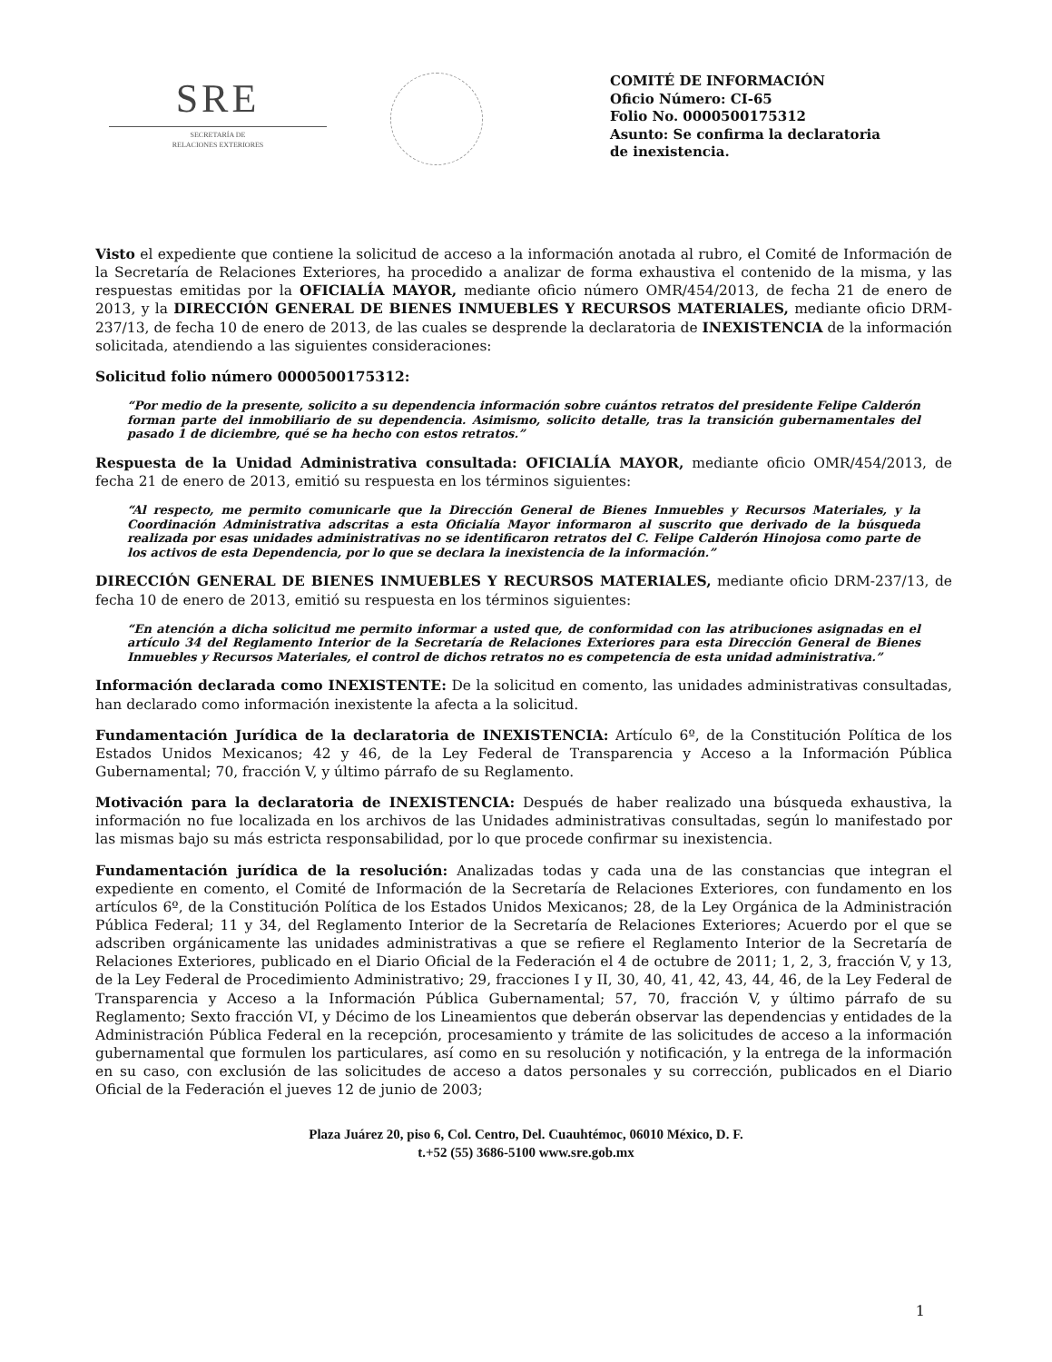SRE
SECRETARÍA DE
RELACIONES EXTERIORES
COMITÉ DE INFORMACIÓN
Oficio Número: CI-65
Folio No. 0000500175312
Asunto: Se confirma la declaratoria
de inexistencia.
Visto el expediente que contiene la solicitud de acceso a la información anotada al rubro, el Comité de Información de la Secretaría de Relaciones Exteriores, ha procedido a analizar de forma exhaustiva el contenido de la misma, y las respuestas emitidas por la OFICIALÍA MAYOR, mediante oficio número OMR/454/2013, de fecha 21 de enero de 2013, y la DIRECCIÓN GENERAL DE BIENES INMUEBLES Y RECURSOS MATERIALES, mediante oficio DRM-237/13, de fecha 10 de enero de 2013, de las cuales se desprende la declaratoria de INEXISTENCIA de la información solicitada, atendiendo a las siguientes consideraciones:
Solicitud folio número 0000500175312:
“Por medio de la presente, solicito a su dependencia información sobre cuántos retratos del presidente Felipe Calderón forman parte del inmobiliario de su dependencia. Asimismo, solicito detalle, tras la transición gubernamentales del pasado 1 de diciembre, qué se ha hecho con estos retratos.”
Respuesta de la Unidad Administrativa consultada: OFICIALÍA MAYOR, mediante oficio OMR/454/2013, de fecha 21 de enero de 2013, emitió su respuesta en los términos siguientes:
“Al respecto, me permito comunicarle que la Dirección General de Bienes Inmuebles y Recursos Materiales, y la Coordinación Administrativa adscritas a esta Oficialía Mayor informaron al suscrito que derivado de la búsqueda realizada por esas unidades administrativas no se identificaron retratos del C. Felipe Calderón Hinojosa como parte de los activos de esta Dependencia, por lo que se declara la inexistencia de la información.”
DIRECCIÓN GENERAL DE BIENES INMUEBLES Y RECURSOS MATERIALES, mediante oficio DRM-237/13, de fecha 10 de enero de 2013, emitió su respuesta en los términos siguientes:
“En atención a dicha solicitud me permito informar a usted que, de conformidad con las atribuciones asignadas en el artículo 34 del Reglamento Interior de la Secretaría de Relaciones Exteriores para esta Dirección General de Bienes Inmuebles y Recursos Materiales, el control de dichos retratos no es competencia de esta unidad administrativa.”
Información declarada como INEXISTENTE: De la solicitud en comento, las unidades administrativas consultadas, han declarado como información inexistente la afecta a la solicitud.
Fundamentación Jurídica de la declaratoria de INEXISTENCIA: Artículo 6º, de la Constitución Política de los Estados Unidos Mexicanos; 42 y 46, de la Ley Federal de Transparencia y Acceso a la Información Pública Gubernamental; 70, fracción V, y último párrafo de su Reglamento.
Motivación para la declaratoria de INEXISTENCIA: Después de haber realizado una búsqueda exhaustiva, la información no fue localizada en los archivos de las Unidades administrativas consultadas, según lo manifestado por las mismas bajo su más estricta responsabilidad, por lo que procede confirmar su inexistencia.
Fundamentación jurídica de la resolución: Analizadas todas y cada una de las constancias que integran el expediente en comento, el Comité de Información de la Secretaría de Relaciones Exteriores, con fundamento en los artículos 6º, de la Constitución Política de los Estados Unidos Mexicanos; 28, de la Ley Orgánica de la Administración Pública Federal; 11 y 34, del Reglamento Interior de la Secretaría de Relaciones Exteriores; Acuerdo por el que se adscriben orgánicamente las unidades administrativas a que se refiere el Reglamento Interior de la Secretaría de Relaciones Exteriores, publicado en el Diario Oficial de la Federación el 4 de octubre de 2011; 1, 2, 3, fracción V, y 13, de la Ley Federal de Procedimiento Administrativo; 29, fracciones I y II, 30, 40, 41, 42, 43, 44, 46, de la Ley Federal de Transparencia y Acceso a la Información Pública Gubernamental; 57, 70, fracción V, y último párrafo de su Reglamento; Sexto fracción VI, y Décimo de los Lineamientos que deberán observar las dependencias y entidades de la Administración Pública Federal en la recepción, procesamiento y trámite de las solicitudes de acceso a la información gubernamental que formulen los particulares, así como en su resolución y notificación, y la entrega de la información en su caso, con exclusión de las solicitudes de acceso a datos personales y su corrección, publicados en el Diario Oficial de la Federación el jueves 12 de junio de 2003;
Plaza Juárez 20, piso 6, Col. Centro, Del. Cuauhtémoc, 06010 México, D. F.
t.+52 (55) 3686-5100 www.sre.gob.mx
1